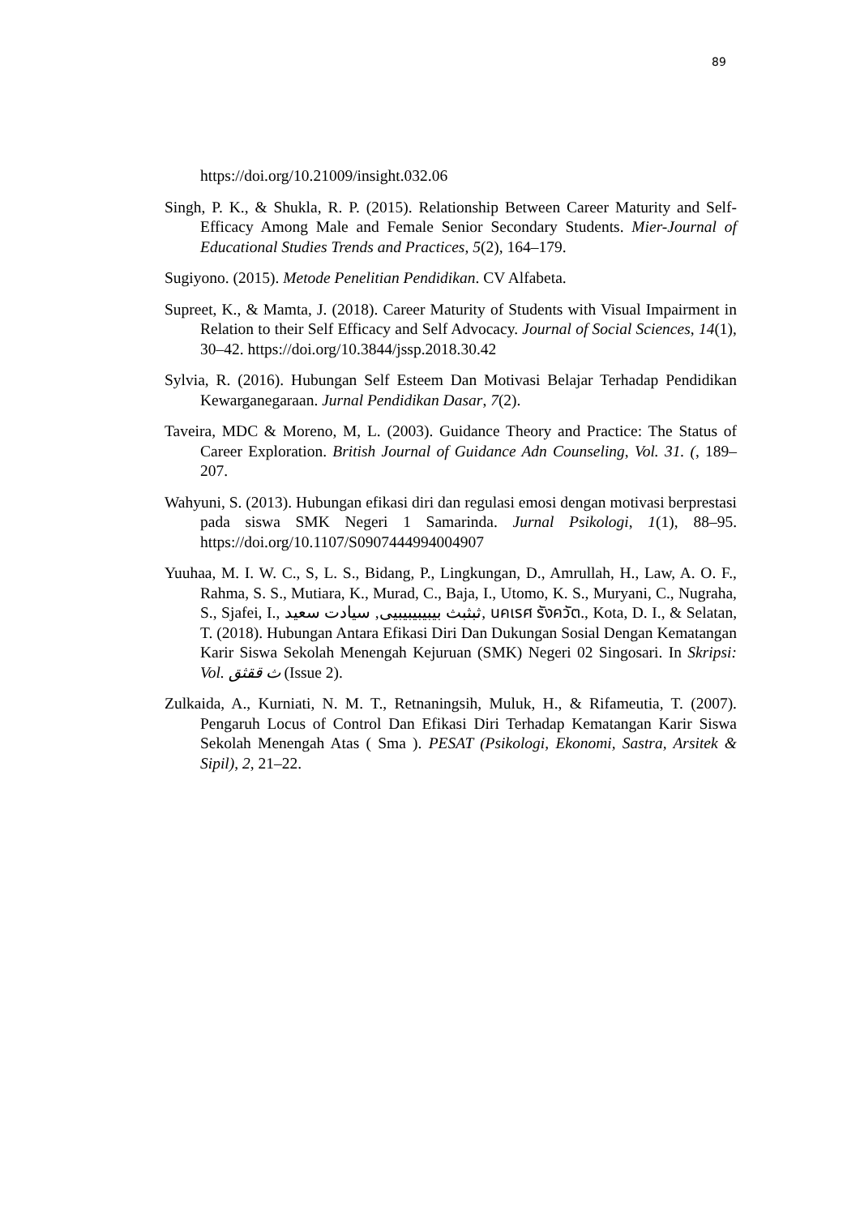89
https://doi.org/10.21009/insight.032.06
Singh, P. K., & Shukla, R. P. (2015). Relationship Between Career Maturity and Self-Efficacy Among Male and Female Senior Secondary Students. Mier-Journal of Educational Studies Trends and Practices, 5(2), 164–179.
Sugiyono. (2015). Metode Penelitian Pendidikan. CV Alfabeta.
Supreet, K., & Mamta, J. (2018). Career Maturity of Students with Visual Impairment in Relation to their Self Efficacy and Self Advocacy. Journal of Social Sciences, 14(1), 30–42. https://doi.org/10.3844/jssp.2018.30.42
Sylvia, R. (2016). Hubungan Self Esteem Dan Motivasi Belajar Terhadap Pendidikan Kewarganegaraan. Jurnal Pendidikan Dasar, 7(2).
Taveira, MDC & Moreno, M, L. (2003). Guidance Theory and Practice: The Status of Career Exploration. British Journal of Guidance Adn Counseling, Vol. 31. (, 189–207.
Wahyuni, S. (2013). Hubungan efikasi diri dan regulasi emosi dengan motivasi berprestasi pada siswa SMK Negeri 1 Samarinda. Jurnal Psikologi, 1(1), 88–95. https://doi.org/10.1107/S0907444994004907
Yuuhaa, M. I. W. C., S, L. S., Bidang, P., Lingkungan, D., Amrullah, H., Law, A. O. F., Rahma, S. S., Mutiara, K., Murad, C., Baja, I., Utomo, K. S., Muryani, C., Nugraha, S., Sjafei, I., ثبثبث بيبيبيبيبيى, سيادت سعيد, นคเรศ รังควัต., Kota, D. I., & Selatan, T. (2018). Hubungan Antara Efikasi Diri Dan Dukungan Sosial Dengan Kematangan Karir Siswa Sekolah Menengah Kejuruan (SMK) Negeri 02 Singosari. In Skripsi: Vol. ث ققثق (Issue 2).
Zulkaida, A., Kurniati, N. M. T., Retnaningsih, Muluk, H., & Rifameutia, T. (2007). Pengaruh Locus of Control Dan Efikasi Diri Terhadap Kematangan Karir Siswa Sekolah Menengah Atas ( Sma ). PESAT (Psikologi, Ekonomi, Sastra, Arsitek & Sipil), 2, 21–22.